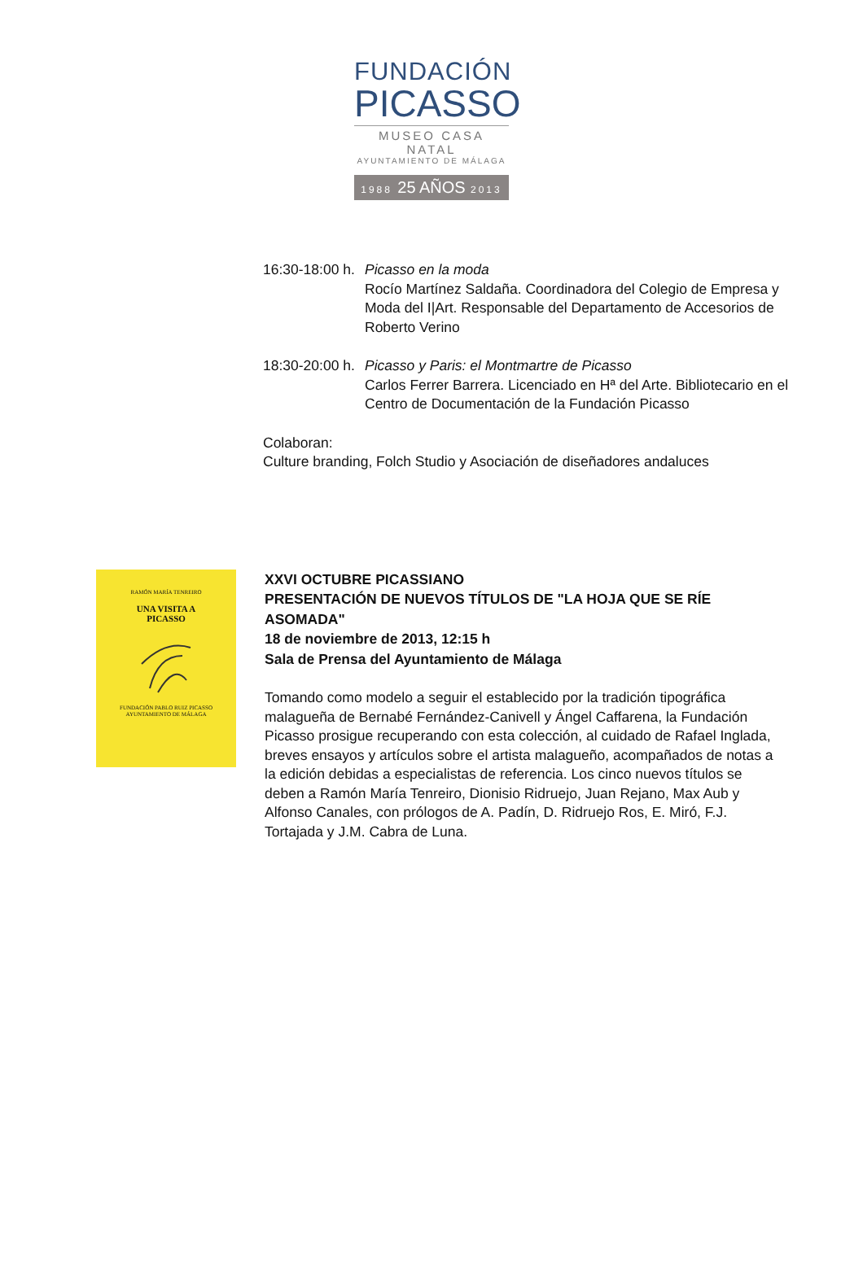FUNDACIÓN
PICASSO
MUSEO CASA NATAL
AYUNTAMIENTO DE MÁLAGA
1988 25 AÑOS 2013
16:30-18:00 h.
Picasso en la moda
Rocío Martínez Saldaña. Coordinadora del Colegio de Empresa y Moda del I|Art. Responsable del Departamento de Accesorios de Roberto Verino
18:30-20:00 h.
Picasso y Paris: el Montmartre de Picasso
Carlos Ferrer Barrera. Licenciado en Hª del Arte. Bibliotecario en el Centro de Documentación de la Fundación Picasso
Colaboran:
Culture branding, Folch Studio y Asociación de diseñadores andaluces
RAMÓN MARÍA TENREIRO
UNA VISITA A
PICASSO
FUNDACIÓN PABLO RUIZ PICASSO
AYUNTAMIENTO DE MÁLAGA
XXVI OCTUBRE PICASSIANO
PRESENTACIÓN DE NUEVOS TÍTULOS DE "LA HOJA QUE SE RÍE ASOMADA"
18 de noviembre de 2013, 12:15 h
Sala de Prensa del Ayuntamiento de Málaga
Tomando como modelo a seguir el establecido por la tradición tipográfica malagueña de Bernabé Fernández-Canivell y Ángel Caffarena, la Fundación Picasso prosigue recuperando con esta colección, al cuidado de Rafael Inglada, breves ensayos y artículos sobre el artista malagueño, acompañados de notas a la edición debidas a especialistas de referencia. Los cinco nuevos títulos se deben a Ramón María Tenreiro, Dionisio Ridruejo, Juan Rejano, Max Aub y Alfonso Canales, con prólogos de A. Padín, D. Ridruejo Ros, E. Miró, F.J. Tortajada y J.M. Cabra de Luna.